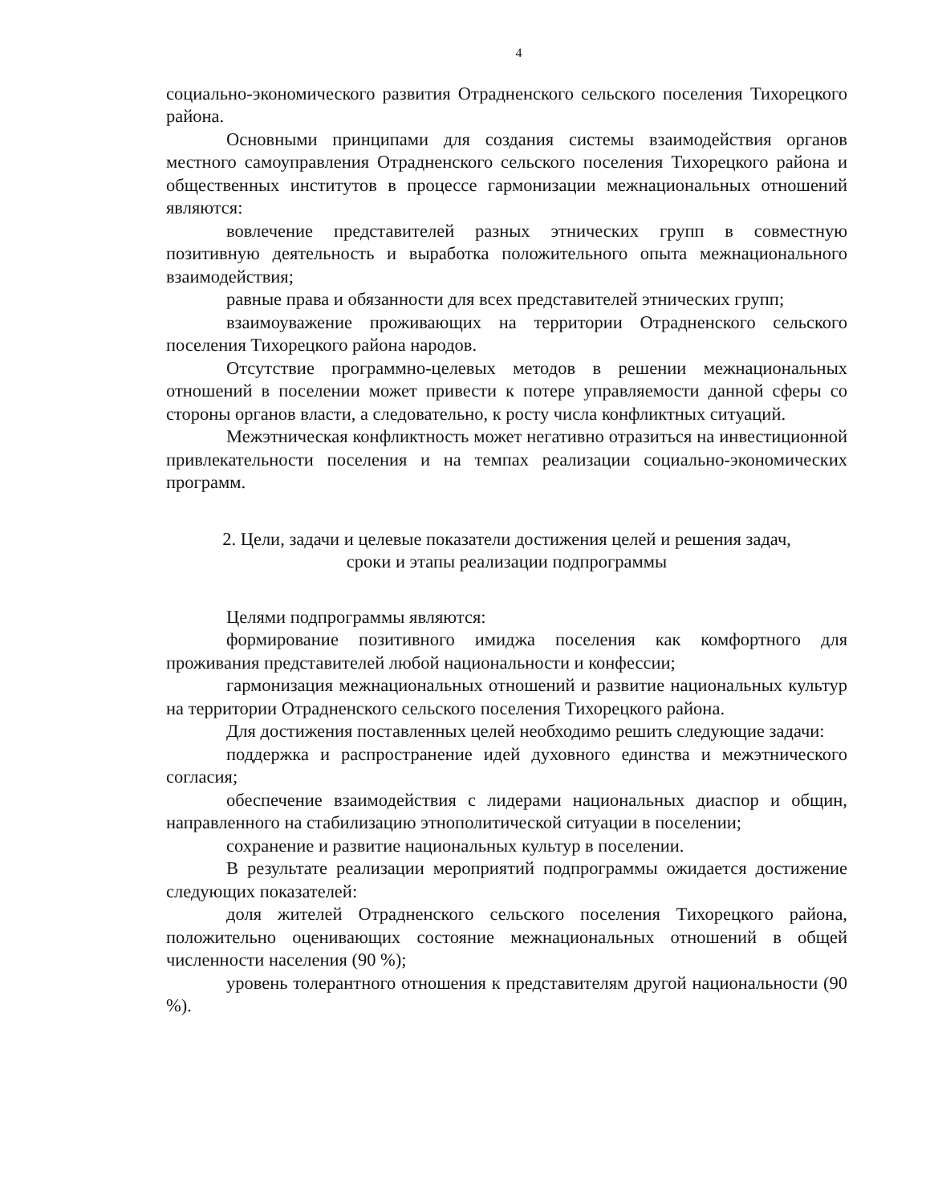4
социально-экономического развития Отрадненского сельского поселения Тихорецкого района.
Основными принципами для создания системы взаимодействия органов местного самоуправления Отрадненского сельского поселения Тихорецкого района и общественных институтов в процессе гармонизации межнациональных отношений являются:
вовлечение представителей разных этнических групп в совместную позитивную деятельность и выработка положительного опыта межнационального взаимодействия;
равные права и обязанности для всех представителей этнических групп;
взаимоуважение проживающих на территории Отрадненского сельского поселения Тихорецкого района народов.
Отсутствие программно-целевых методов в решении межнациональных отношений в поселении может привести к потере управляемости данной сферы со стороны органов власти, а следовательно, к росту числа конфликтных ситуаций.
Межэтническая конфликтность может негативно отразиться на инвестиционной привлекательности поселения и на темпах реализации социально-экономических программ.
2. Цели, задачи и целевые показатели достижения целей и решения задач,
сроки и этапы реализации подпрограммы
Целями подпрограммы являются:
формирование позитивного имиджа поселения как комфортного для проживания представителей любой национальности и конфессии;
гармонизация межнациональных отношений и развитие национальных культур на территории Отрадненского сельского поселения Тихорецкого района.
Для достижения поставленных целей необходимо решить следующие задачи:
поддержка и распространение идей духовного единства и межэтнического согласия;
обеспечение взаимодействия с лидерами национальных диаспор и общин, направленного на стабилизацию этнополитической ситуации в поселении;
сохранение и развитие национальных культур в поселении.
В результате реализации мероприятий подпрограммы ожидается достижение следующих показателей:
доля жителей Отрадненского сельского поселения Тихорецкого района, положительно оценивающих состояние межнациональных отношений в общей численности населения (90 %);
уровень толерантного отношения к представителям другой национальности (90 %).